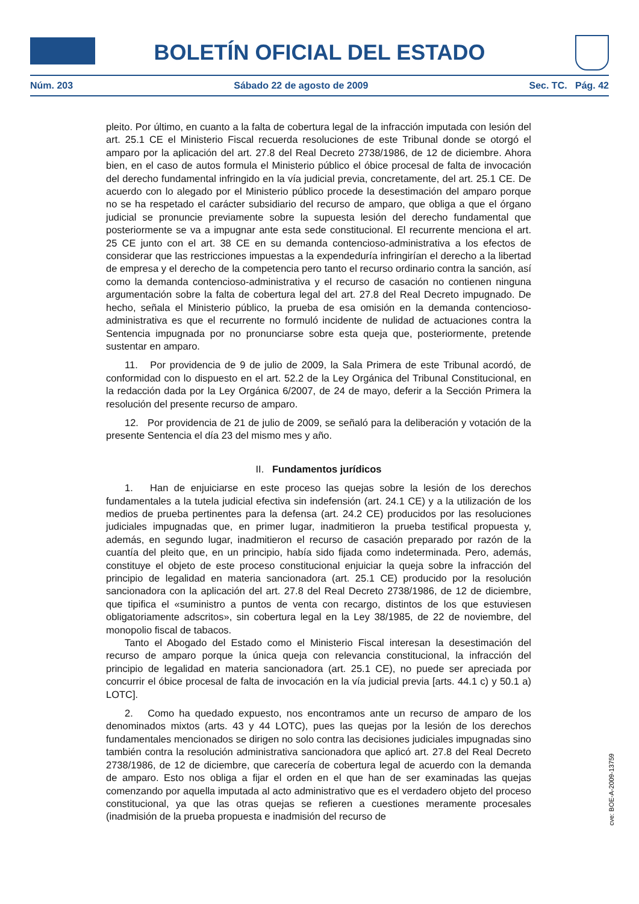BOLETÍN OFICIAL DEL ESTADO
Núm. 203 Sábado 22 de agosto de 2009 Sec. TC. Pág. 42
pleito. Por último, en cuanto a la falta de cobertura legal de la infracción imputada con lesión del art. 25.1 CE el Ministerio Fiscal recuerda resoluciones de este Tribunal donde se otorgó el amparo por la aplicación del art. 27.8 del Real Decreto 2738/1986, de 12 de diciembre. Ahora bien, en el caso de autos formula el Ministerio público el óbice procesal de falta de invocación del derecho fundamental infringido en la vía judicial previa, concretamente, del art. 25.1 CE. De acuerdo con lo alegado por el Ministerio público procede la desestimación del amparo porque no se ha respetado el carácter subsidiario del recurso de amparo, que obliga a que el órgano judicial se pronuncie previamente sobre la supuesta lesión del derecho fundamental que posteriormente se va a impugnar ante esta sede constitucional. El recurrente menciona el art. 25 CE junto con el art. 38 CE en su demanda contencioso-administrativa a los efectos de considerar que las restricciones impuestas a la expendeduría infringirían el derecho a la libertad de empresa y el derecho de la competencia pero tanto el recurso ordinario contra la sanción, así como la demanda contencioso-administrativa y el recurso de casación no contienen ninguna argumentación sobre la falta de cobertura legal del art. 27.8 del Real Decreto impugnado. De hecho, señala el Ministerio público, la prueba de esa omisión en la demanda contencioso-administrativa es que el recurrente no formuló incidente de nulidad de actuaciones contra la Sentencia impugnada por no pronunciarse sobre esta queja que, posteriormente, pretende sustentar en amparo.
11. Por providencia de 9 de julio de 2009, la Sala Primera de este Tribunal acordó, de conformidad con lo dispuesto en el art. 52.2 de la Ley Orgánica del Tribunal Constitucional, en la redacción dada por la Ley Orgánica 6/2007, de 24 de mayo, deferir a la Sección Primera la resolución del presente recurso de amparo.
12. Por providencia de 21 de julio de 2009, se señaló para la deliberación y votación de la presente Sentencia el día 23 del mismo mes y año.
II. Fundamentos jurídicos
1. Han de enjuiciarse en este proceso las quejas sobre la lesión de los derechos fundamentales a la tutela judicial efectiva sin indefensión (art. 24.1 CE) y a la utilización de los medios de prueba pertinentes para la defensa (art. 24.2 CE) producidos por las resoluciones judiciales impugnadas que, en primer lugar, inadmitieron la prueba testifical propuesta y, además, en segundo lugar, inadmitieron el recurso de casación preparado por razón de la cuantía del pleito que, en un principio, había sido fijada como indeterminada. Pero, además, constituye el objeto de este proceso constitucional enjuiciar la queja sobre la infracción del principio de legalidad en materia sancionadora (art. 25.1 CE) producido por la resolución sancionadora con la aplicación del art. 27.8 del Real Decreto 2738/1986, de 12 de diciembre, que tipifica el «suministro a puntos de venta con recargo, distintos de los que estuviesen obligatoriamente adscritos», sin cobertura legal en la Ley 38/1985, de 22 de noviembre, del monopolio fiscal de tabacos.
Tanto el Abogado del Estado como el Ministerio Fiscal interesan la desestimación del recurso de amparo porque la única queja con relevancia constitucional, la infracción del principio de legalidad en materia sancionadora (art. 25.1 CE), no puede ser apreciada por concurrir el óbice procesal de falta de invocación en la vía judicial previa [arts. 44.1 c) y 50.1 a) LOTC].
2. Como ha quedado expuesto, nos encontramos ante un recurso de amparo de los denominados mixtos (arts. 43 y 44 LOTC), pues las quejas por la lesión de los derechos fundamentales mencionados se dirigen no solo contra las decisiones judiciales impugnadas sino también contra la resolución administrativa sancionadora que aplicó art. 27.8 del Real Decreto 2738/1986, de 12 de diciembre, que carecería de cobertura legal de acuerdo con la demanda de amparo. Esto nos obliga a fijar el orden en el que han de ser examinadas las quejas comenzando por aquella imputada al acto administrativo que es el verdadero objeto del proceso constitucional, ya que las otras quejas se refieren a cuestiones meramente procesales (inadmisión de la prueba propuesta e inadmisión del recurso de
cve: BOE-A-2009-13759